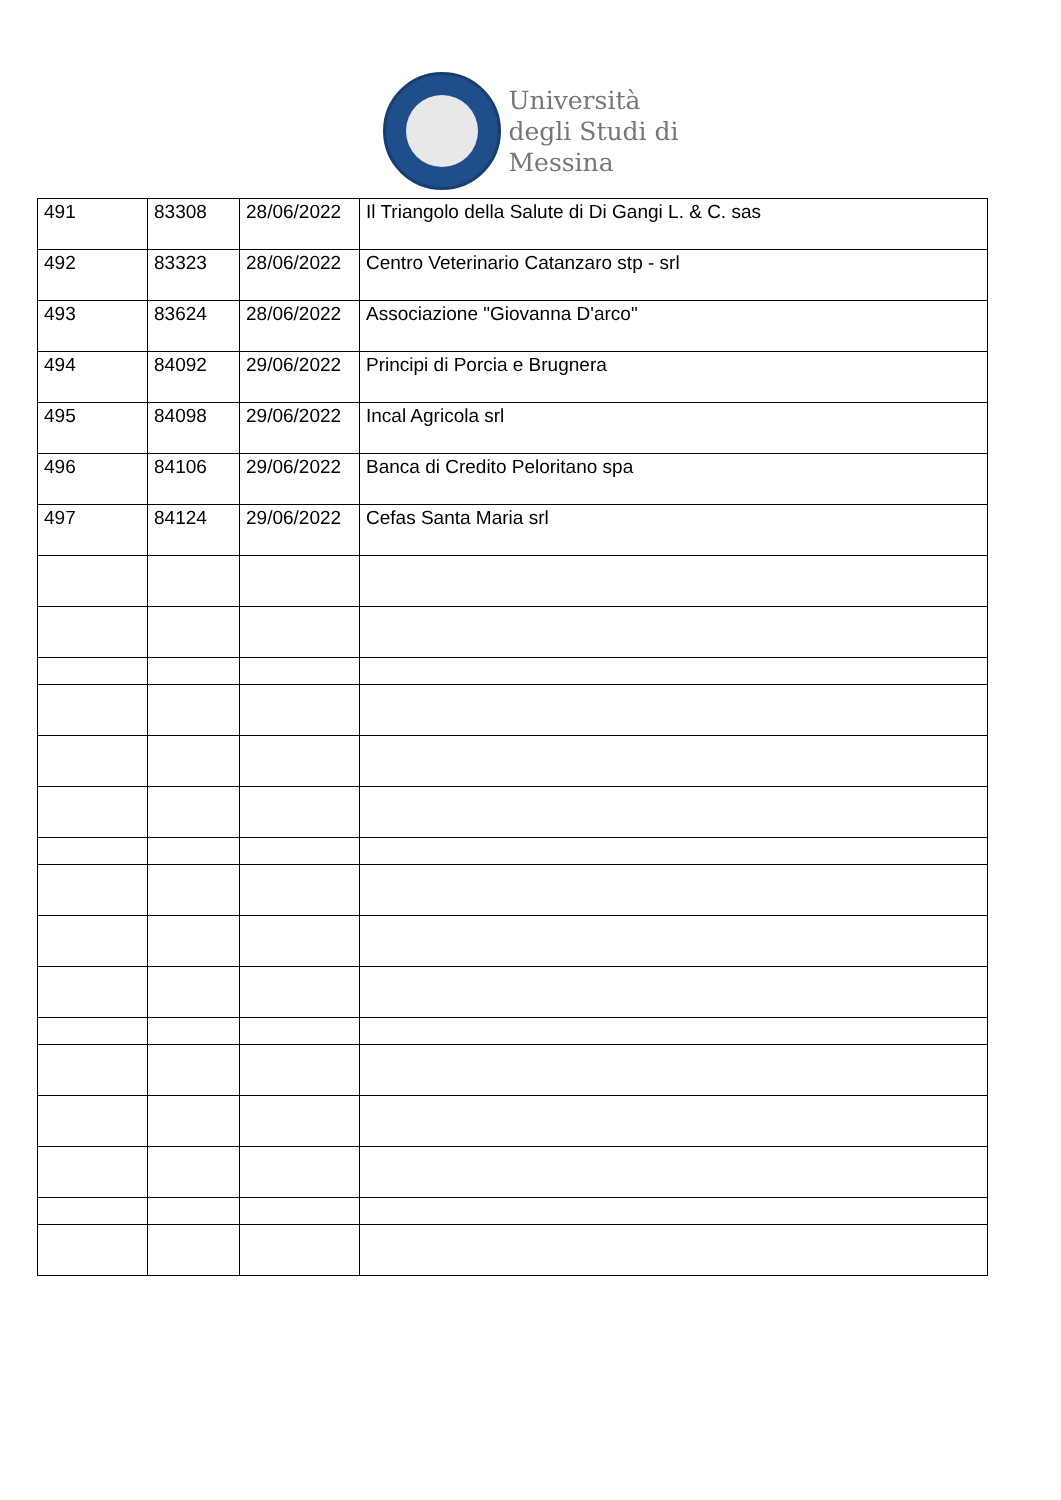Università
degli Studi di
Messina
| 491 | 83308 | 28/06/2022 | Il Triangolo della Salute di Di Gangi L. & C. sas |
| 492 | 83323 | 28/06/2022 | Centro Veterinario Catanzaro stp - srl |
| 493 | 83624 | 28/06/2022 | Associazione "Giovanna D'arco" |
| 494 | 84092 | 29/06/2022 | Principi di Porcia e Brugnera |
| 495 | 84098 | 29/06/2022 | Incal Agricola srl |
| 496 | 84106 | 29/06/2022 | Banca di Credito Peloritano spa |
| 497 | 84124 | 29/06/2022 | Cefas Santa Maria srl |